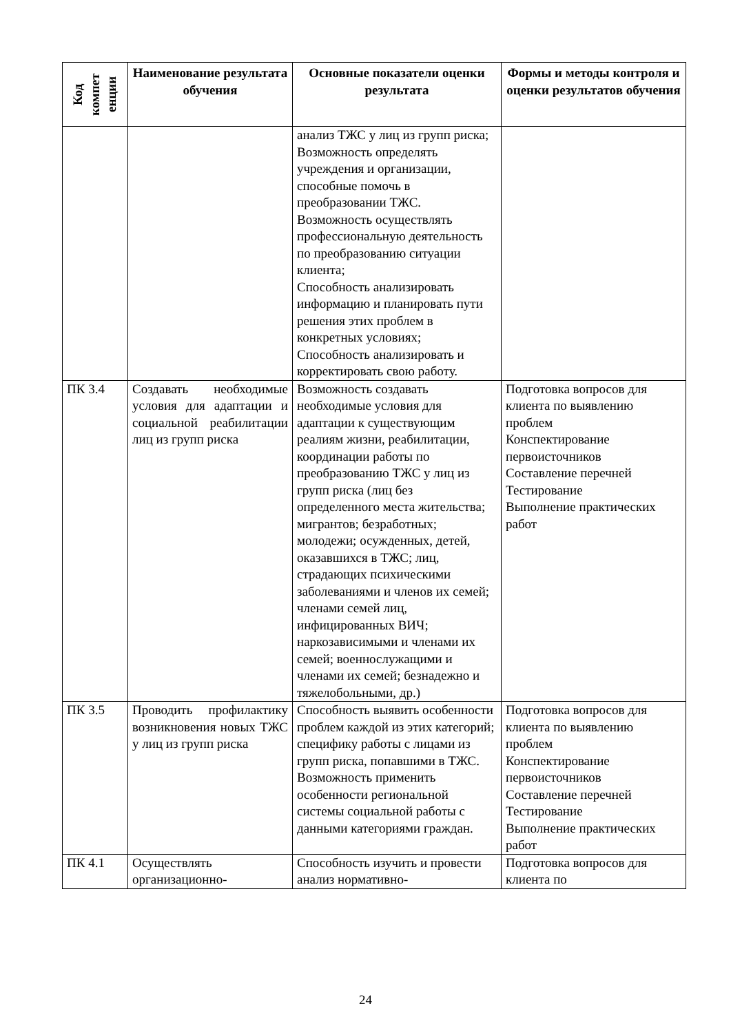| Код компет енции | Наименование результата обучения | Основные показатели оценки результата | Формы и методы контроля и оценки результатов обучения |
| --- | --- | --- | --- |
| | | анализ ТЖС у лиц из групп риска; Возможность определять учреждения и организации, способные помочь в преобразовании ТЖС. Возможность осуществлять профессиональную деятельность по преобразованию ситуации клиента; Способность анализировать информацию и планировать пути решения этих проблем в конкретных условиях; Способность анализировать и корректировать свою работу. | |
| ПК 3.4 | Создавать необходимые условия для адаптации и социальной реабилитации лиц из групп риска | Возможность создавать необходимые условия для адаптации к существующим реалиям жизни, реабилитации, координации работы по преобразованию ТЖС у лиц из групп риска (лиц без определенного места жительства; мигрантов; безработных; молодежи; осужденных, детей, оказавшихся в ТЖС; лиц, страдающих психическими заболеваниями и членов их семей; членами семей лиц, инфицированных ВИЧ; наркозависимыми и членами их семей; военнослужащими и членами их семей; безнадежно и тяжелобольными, др.) | Подготовка вопросов для клиента по выявлению проблем Конспектирование первоисточников Составление перечней Тестирование Выполнение практических работ |
| ПК 3.5 | Проводить профилактику возникновения новых ТЖС у лиц из групп риска | Способность выявить особенности проблем каждой из этих категорий; специфику работы с лицами из групп риска, попавшими в ТЖС. Возможность применить особенности региональной системы социальной работы с данными категориями граждан. | Подготовка вопросов для клиента по выявлению проблем Конспектирование первоисточников Составление перечней Тестирование Выполнение практических работ |
| ПК 4.1 | Осуществлять организационно- | Способность изучить и провести анализ нормативно- | Подготовка вопросов для клиента по |
24